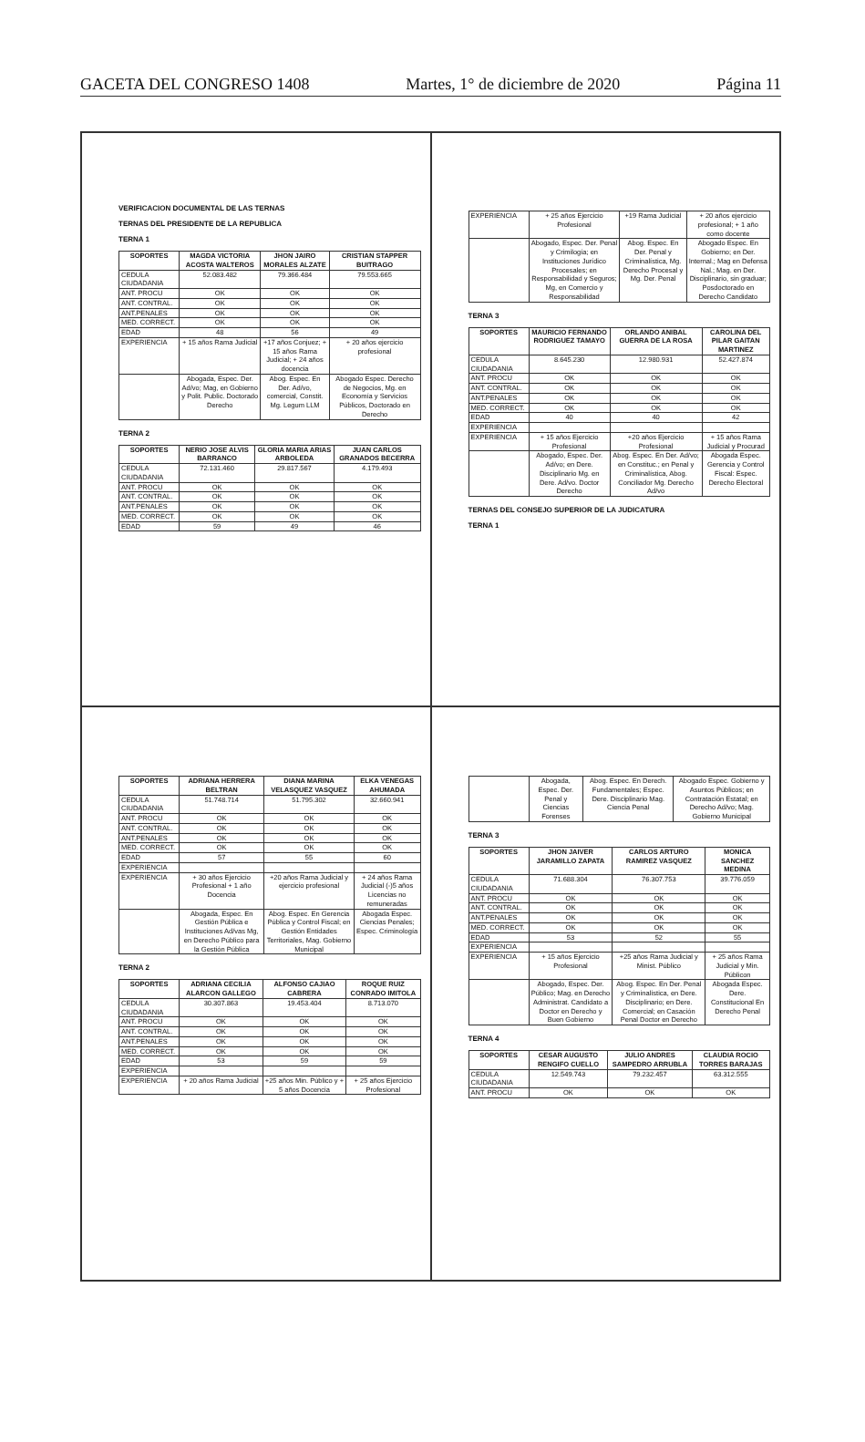GACETA DEL CONGRESO 1408 Martes, 1° de diciembre de 2020 Página 11
VERIFICACION DOCUMENTAL DE LAS TERNAS
TERNAS DEL PRESIDENTE DE LA REPUBLICA
TERNA 1
| SOPORTES | MAGDA VICTORIA ACOSTA WALTEROS | JHON JAIRO MORALES ALZATE | CRISTIAN STAPPER BUITRAGO |
| --- | --- | --- | --- |
| CEDULA CIUDADANIA | 52.083.482 | 79.366.484 | 79.553.665 |
| ANT. PROCU | OK | OK | OK |
| ANT. CONTRAL. | OK | OK | OK |
| ANT.PENALES | OK | OK | OK |
| MED. CORRECT. | OK | OK | OK |
| EDAD | 48 | 56 | 49 |
| EXPERIENCIA | + 15 años Rama Judicial | +17 años Conjuez; + 15 años Rama Judicial; + 24 años docencia | + 20 años ejercicio profesional |
| | Abogada, Espec. Der. Ad/vo; Mag, en Gobierno y Polit. Public. Doctorado Derecho | Abog. Espec. En Der. Ad/vo, comercial, Constit. Mg. Legum LLM | Abogado Espec. Derecho de Negocios, Mg. en Economía y Servicios Públicos, Doctorado en Derecho |
TERNA 2
| SOPORTES | NERIO JOSE ALVIS BARRANCO | GLORIA MARIA ARIAS ARBOLEDA | JUAN CARLOS GRANADOS BECERRA |
| --- | --- | --- | --- |
| CEDULA CIUDADANIA | 72.131.460 | 29.817.567 | 4.179.493 |
| ANT. PROCU | OK | OK | OK |
| ANT. CONTRAL. | OK | OK | OK |
| ANT.PENALES | OK | OK | OK |
| MED. CORRECT. | OK | OK | OK |
| EDAD | 59 | 49 | 46 |
| EXPERIENCIA | + 25 años Ejercicio Profesional | +19 Rama Judicial | + 20 años ejercicio profesional; + 1 año como docente |
| | Abogado, Espec. Der. Penal y Crimilogía; en Instituciones Jurídico Procesales; en Responsabilidad y Seguros; Mg, en Comercio y Responsabilidad | Abog. Espec. En Der. Penal y Criminalística, Mg. Derecho Procesal y Mg. Der. Penal | Abogado Espec. En Gobierno; en Der. Internal.; Mag en Defensa Nal.; Mag. en Der. Disciplinario, sin graduar; Posdoctorado en Derecho Candidato |
TERNA 3
| SOPORTES | MAURICIO FERNANDO RODRIGUEZ TAMAYO | ORLANDO ANIBAL GUERRA DE LA ROSA | CAROLINA DEL PILAR GAITAN MARTINEZ |
| --- | --- | --- | --- |
| CEDULA CIUDADANIA | 8.645.230 | 12.980.931 | 52.427.874 |
| ANT. PROCU | OK | OK | OK |
| ANT. CONTRAL. | OK | OK | OK |
| ANT.PENALES | OK | OK | OK |
| MED. CORRECT. | OK | OK | OK |
| EDAD | 40 | 40 | 42 |
| EXPERIENCIA | | | |
| EXPERIENCIA | + 15 años Ejercicio Profesional | +20 años Ejercicio Profesional | + 15 años Rama Judicial y Procurad |
| | Abogado, Espec. Der. Ad/vo; en Dere. Disciplinario Mg. en Dere. Ad/vo. Doctor Derecho | Abog. Espec. En Der. Ad/vo; en Constituc.; en Penal y Criminalística, Abog. Conciliador Mg. Derecho Ad/vo | Abogada Espec. Gerencia y Control Fiscal: Espec. Derecho Electoral |
TERNAS DEL CONSEJO SUPERIOR DE LA JUDICATURA
TERNA 1
| SOPORTES | ADRIANA HERRERA BELTRAN | DIANA MARINA VELASQUEZ VASQUEZ | ELKA VENEGAS AHUMADA |
| --- | --- | --- | --- |
| CEDULA CIUDADANIA | 51.748.714 | 51.795.302 | 32.660.941 |
| ANT. PROCU | OK | OK | OK |
| ANT. CONTRAL. | OK | OK | OK |
| ANT.PENALES | OK | OK | OK |
| MED. CORRECT. | OK | OK | OK |
| EDAD | 57 | 55 | 60 |
| EXPERIENCIA | | | |
| EXPERIENCIA | + 30 años Ejercicio Profesional + 1 año Docencia | +20 años Rama Judicial y ejercicio profesional | + 24 años Rama Judicial (-)5 años Licencias no remuneradas |
| | Abogada, Espec. En Gestión Pública e Instituciones Ad/vas Mg, en Derecho Público para la Gestión Pública | Abog. Espec. En Gerencia Pública y Control Fiscal; en Gestión Entidades Territoriales, Mag. Gobierno Municipal | Abogada Espec. Ciencias Penales; Espec. Criminología |
TERNA 2
| SOPORTES | ADRIANA CECILIA ALARCON GALLEGO | ALFONSO CAJIAO CABRERA | ROQUE RUIZ CONRADO IMITOLA |
| --- | --- | --- | --- |
| CEDULA CIUDADANIA | 30.307.863 | 19.453.404 | 8.713.070 |
| ANT. PROCU | OK | OK | OK |
| ANT. CONTRAL. | OK | OK | OK |
| ANT.PENALES | OK | OK | OK |
| MED. CORRECT. | OK | OK | OK |
| EDAD | 53 | 59 | 59 |
| EXPERIENCIA | | | |
| EXPERIENCIA | + 20 años Rama Judicial | +25 años Min. Público y + 5 años Docencia | + 25 años Ejercicio Profesional |
| | Abogada, Espec. Der. Penal y Ciencias Forenses | Abog. Espec. En Derech. Fundamentales; Espec. Dere. Disciplinario Mag. Ciencia Penal | Abogado Espec. Gobierno y Asuntos Públicos; en Contratación Estatal; en Derecho Ad/vo; Mag. Gobierno Municipal |
TERNA 3
| SOPORTES | JHON JAIVER JARAMILLO ZAPATA | CARLOS ARTURO RAMIREZ VASQUEZ | MONICA SANCHEZ MEDINA |
| --- | --- | --- | --- |
| CEDULA CIUDADANIA | 71.688.304 | 76.307.753 | 39.776.059 |
| ANT. PROCU | OK | OK | OK |
| ANT. CONTRAL. | OK | OK | OK |
| ANT.PENALES | OK | OK | OK |
| MED. CORRECT. | OK | OK | OK |
| EDAD | 53 | 52 | 55 |
| EXPERIENCIA | | | |
| EXPERIENCIA | + 15 años Ejercicio Profesional | +25 años Rama Judicial y Minist. Público | + 25 años Rama Judicial y Min. Públicon |
| | Abogado, Espec. Der. Público; Mag. en Derecho Administrat. Candidato a Doctor en Derecho y Buen Gobierno | Abog. Espec. En Der. Penal y Criminalística, en Dere. Disciplinario; en Dere. Comercial; en Casación Penal Doctor en Derecho | Abogada Espec. Dere. Constitucional En Derecho Penal |
TERNA 4
| SOPORTES | CESAR AUGUSTO RENGIFO CUELLO | JULIO ANDRES SAMPEDRO ARRUBLA | CLAUDIA ROCIO TORRES BARAJAS |
| --- | --- | --- | --- |
| CEDULA CIUDADANIA | 12.549.743 | 79.232.457 | 63.312.555 |
| ANT. PROCU | OK | OK | OK |